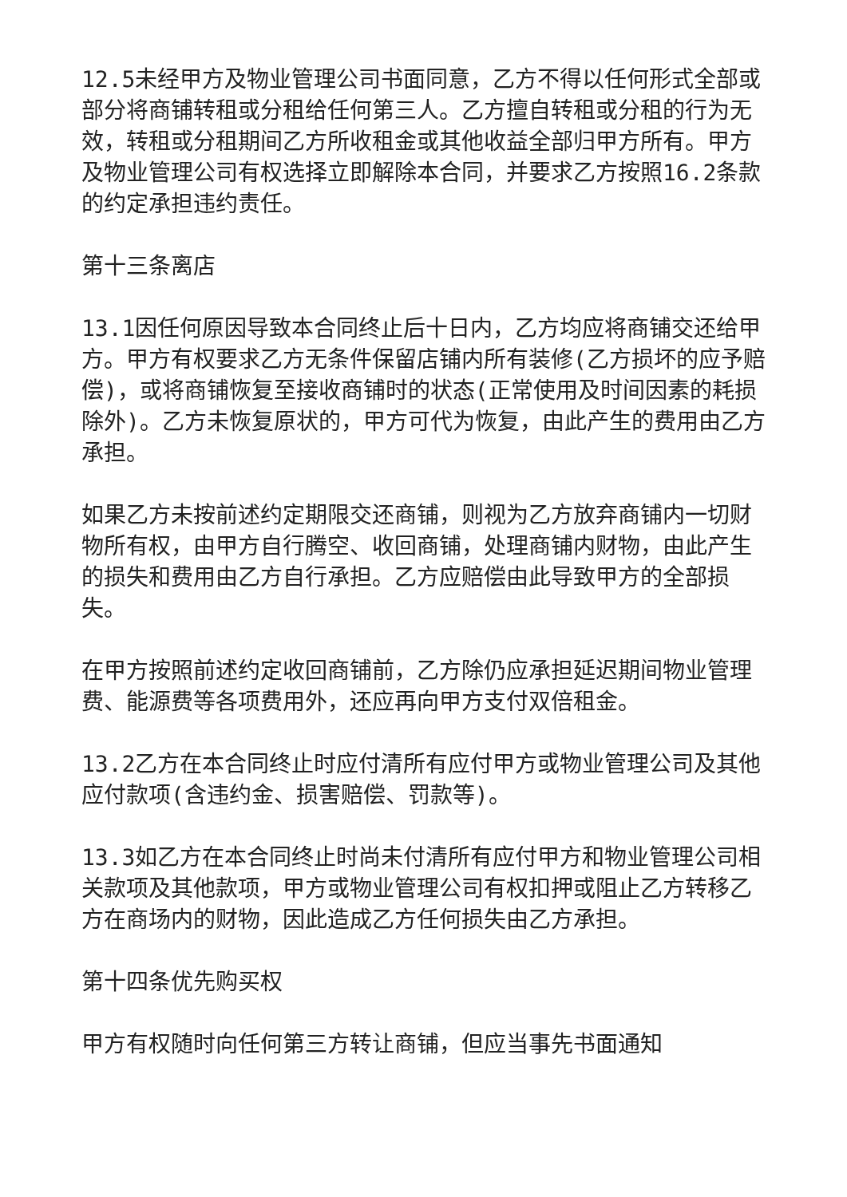12.5未经甲方及物业管理公司书面同意，乙方不得以任何形式全部或部分将商铺转租或分租给任何第三人。乙方擅自转租或分租的行为无效，转租或分租期间乙方所收租金或其他收益全部归甲方所有。甲方及物业管理公司有权选择立即解除本合同，并要求乙方按照16.2条款的约定承担违约责任。
第十三条离店
13.1因任何原因导致本合同终止后十日内，乙方均应将商铺交还给甲方。甲方有权要求乙方无条件保留店铺内所有装修(乙方损坏的应予赔偿)，或将商铺恢复至接收商铺时的状态(正常使用及时间因素的耗损除外)。乙方未恢复原状的，甲方可代为恢复，由此产生的费用由乙方承担。
如果乙方未按前述约定期限交还商铺，则视为乙方放弃商铺内一切财物所有权，由甲方自行腾空、收回商铺，处理商铺内财物，由此产生的损失和费用由乙方自行承担。乙方应赔偿由此导致甲方的全部损失。
在甲方按照前述约定收回商铺前，乙方除仍应承担延迟期间物业管理费、能源费等各项费用外，还应再向甲方支付双倍租金。
13.2乙方在本合同终止时应付清所有应付甲方或物业管理公司及其他应付款项(含违约金、损害赔偿、罚款等)。
13.3如乙方在本合同终止时尚未付清所有应付甲方和物业管理公司相关款项及其他款项，甲方或物业管理公司有权扣押或阻止乙方转移乙方在商场内的财物，因此造成乙方任何损失由乙方承担。
第十四条优先购买权
甲方有权随时向任何第三方转让商铺，但应当事先书面通知